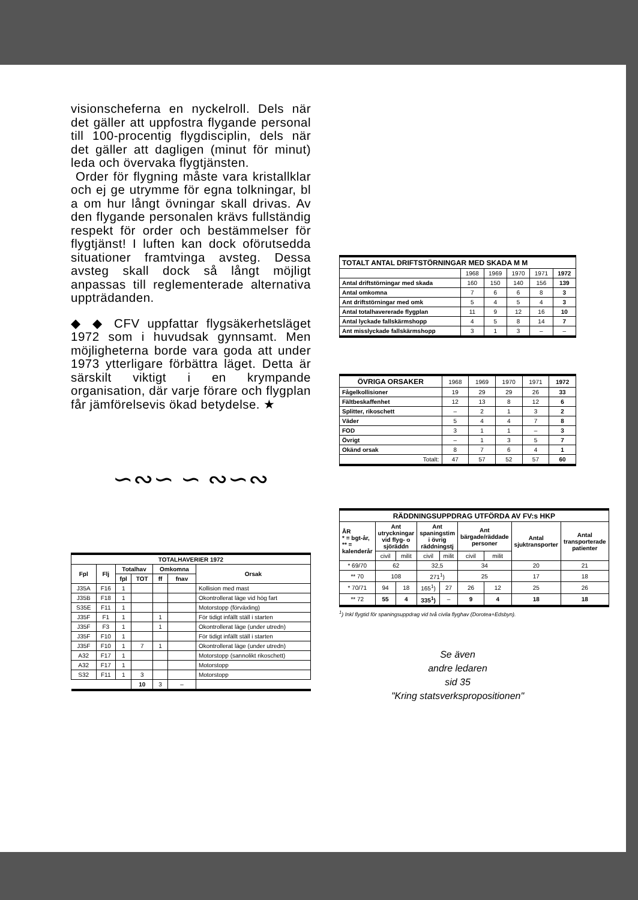visionscheferna en nyckelroll. Dels när det gäller att uppfostra flygande personal till 100-procentig flygdisciplin, dels när det gäller att dagligen (minut för minut) leda och övervaka flygtjänsten.
Order för flygning måste vara kristallklar och ej ge utrymme för egna tolkningar, bl a om hur långt övningar skall drivas. Av den flygande personalen krävs fullständig respekt för order och bestämmelser för flygtjänst! I luften kan dock oförutsedda situationer framtvinga avsteg. Dessa avsteg skall dock så långt möjligt anpassas till reglementerade alternativa uppträdanden.
◆ ◆ CFV uppfattar flygsäkerhetsläget 1972 som i huvudsak gynnsamt. Men möjligheterna borde vara goda att under 1973 ytterligare förbättra läget. Detta är särskilt viktigt i en krympande organisation, där varje förare och flygplan får jämförelsevis ökad betydelse. ★
∽∾∽ ∽ ∾∽∾
| TOTALHAVERIER 1972 | | | | | | |
| --- | --- | --- | --- | --- | --- | --- |
| Fpl | Flj | Totalhav | | Omkomna | | Orsak |
| | | fpl | TOT | ff | fnav | |
| J35A | F16 | 1 | | | | Kollision med mast |
| J35B | F18 | 1 | | | | Okontrollerat läge vid hög fart |
| S35E | F11 | 1 | | | | Motorstopp (förväxling) |
| J35F | F1 | 1 | | 1 | | För tidigt infällt ställ i starten |
| J35F | F3 | 1 | | 1 | | Okontrollerat läge (under utredn) |
| J35F | F10 | 1 | | | | För tidigt infällt ställ i starten |
| J35F | F10 | 1 | 7 | 1 | | Okontrollerat läge (under utredn) |
| A32 | F17 | 1 | | | | Motorstopp (sannolikt rikoschett) |
| A32 | F17 | 1 | | | | Motorstopp |
| S32 | F11 | 1 | 3 | | | Motorstopp |
| | | | 10 | 3 | – | |
| TOTALT ANTAL DRIFTSTÖRNINGAR MED SKADA M M | | | | | |
| --- | --- | --- | --- | --- | --- |
| | 1968 | 1969 | 1970 | 1971 | 1972 |
| Antal driftstörningar med skada | 160 | 150 | 140 | 156 | 139 |
| Antal omkomna | 7 | 6 | 6 | 8 | 3 |
| Ant driftstörningar med omk | 5 | 4 | 5 | 4 | 3 |
| Antal totalhavererade flygplan | 11 | 9 | 12 | 16 | 10 |
| Antal lyckade fallskärmshopp | 4 | 5 | 8 | 14 | 7 |
| Ant misslyckade fallskärmshopp | 3 | 1 | 3 | – | – |
| ÖVRIGA ORSAKER | 1968 | 1969 | 1970 | 1971 | 1972 |
| Fågelkollisioner | 19 | 29 | 29 | 26 | 33 |
| Fältbeskaffenhet | 12 | 13 | 8 | 12 | 6 |
| Splitter, rikoschett | – | 2 | 1 | 3 | 2 |
| Väder | 5 | 4 | 4 | 7 | 8 |
| FOD | 3 | 1 | 1 | – | 3 |
| Övrigt | – | 1 | 3 | 5 | 7 |
| Okänd orsak | 8 | 7 | 6 | 4 | 1 |
| Totalt: | 47 | 57 | 52 | 57 | 60 |
| RÄDDNINGSUPPDRAG UTFÖRDA AV FV:s HKP | | | | | | | | |
| --- | --- | --- | --- | --- | --- | --- | --- | --- |
| ÅR * = bgt-år, ** = kalenderår | Ant utryckningar vid flyg- o sjöräddn | | Ant spaningstim i övrig räddningstj | | Ant bärgade/räddade personer | | Antal sjuktransporter | Antal transporterade patienter |
| | civil | milit | civil | milit | civil | milit | | |
| * 69/70 | 62 | | 32,5 | | 34 | | 20 | 21 |
| ** 70 | 108 | | 271<sup>1</sup>) | | 25 | | 17 | 18 |
| * 70/71 | 94 | 18 | 165<sup>1</sup>) | 27 | 26 | 12 | 25 | 26 |
| ** 72 | 55 | 4 | 335<sup>1</sup>) | – | 9 | 4 | 18 | 18 |
<sup>1</sup>) Inkl flygtid för spaningsuppdrag vid två civila flyghav (Dorotea+Edsbyn).
Se även
andre ledaren
sid 35
"Kring statsverkspropositionen"